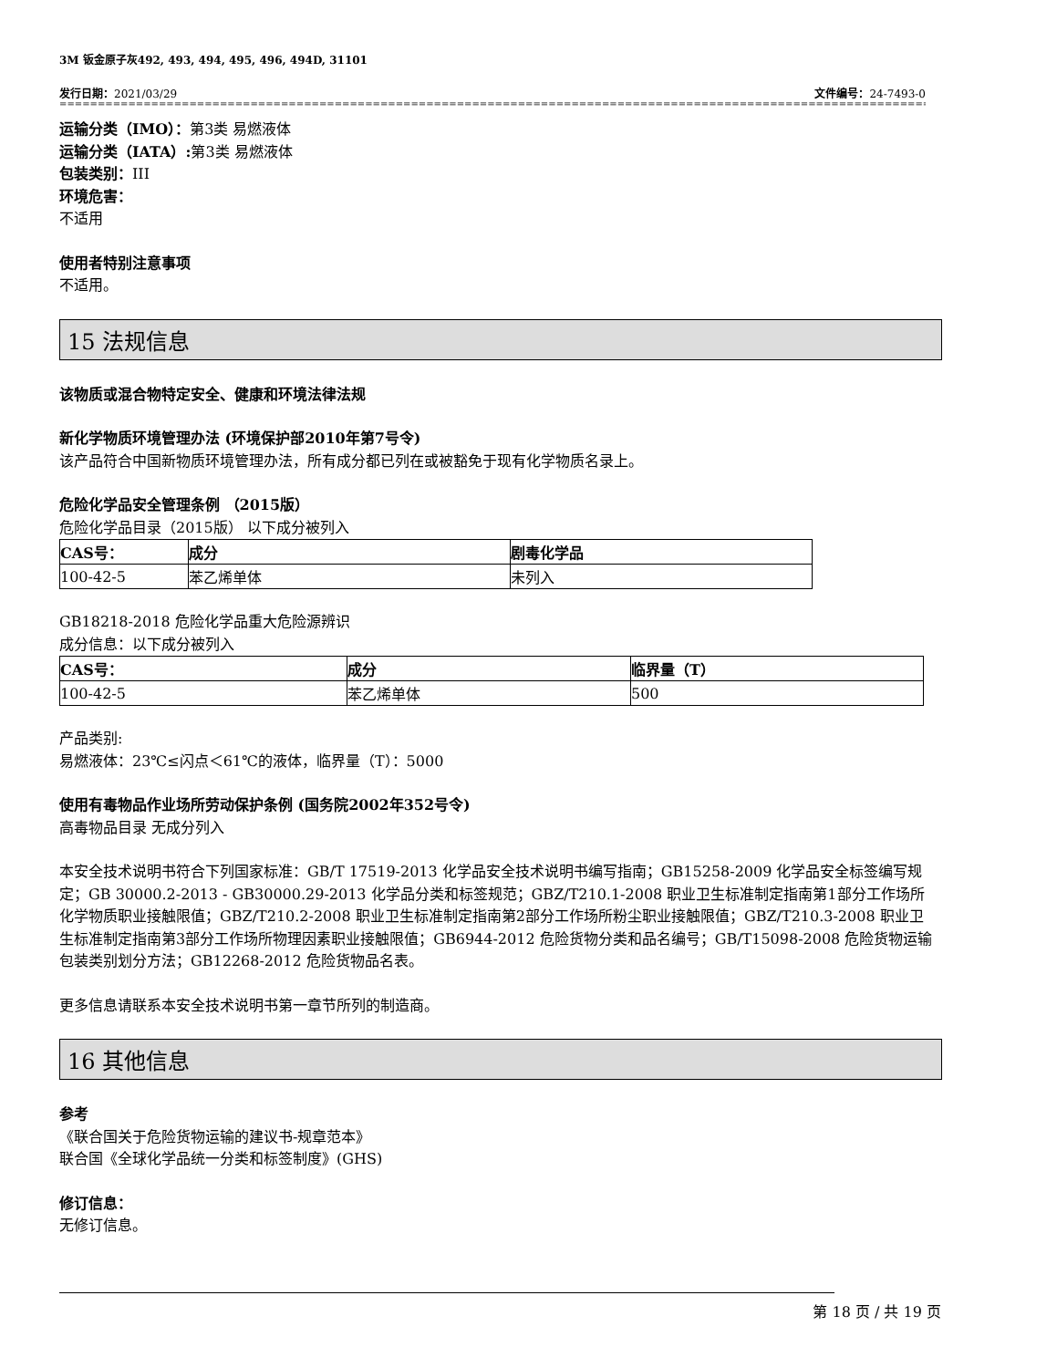3M 钣金原子灰492, 493, 494, 495, 496, 494D, 31101
发行日期：2021/03/29 文件编号：24-7493-0
==================================================================================================================================
运输分类（IMO）：第3类 易燃液体
运输分类（IATA）: 第3类 易燃液体
包装类别：III
环境危害：
不适用
使用者特别注意事项
不适用。
15 法规信息
该物质或混合物特定安全、健康和环境法律法规
新化学物质环境管理办法 (环境保护部2010年第7号令)
该产品符合中国新物质环境管理办法，所有成分都已列在或被豁免于现有化学物质名录上。
危险化学品安全管理条例 （2015版）
危险化学品目录（2015版） 以下成分被列入
| CAS号： | 成分 | 剧毒化学品 |
| --- | --- | --- |
| 100-42-5 | 苯乙烯单体 | 未列入 |
GB18218-2018 危险化学品重大危险源辨识
成分信息：以下成分被列入
| CAS号： | 成分 | 临界量（T） |
| --- | --- | --- |
| 100-42-5 | 苯乙烯单体 | 500 |
产品类别:
易燃液体：23℃≤闪点＜61℃的液体，临界量（T）：5000
使用有毒物品作业场所劳动保护条例 (国务院2002年352号令)
高毒物品目录 无成分列入
本安全技术说明书符合下列国家标准：GB/T 17519-2013 化学品安全技术说明书编写指南；GB15258-2009 化学品安全标签编写规定；GB 30000.2-2013 - GB30000.29-2013 化学品分类和标签规范；GBZ/T210.1-2008 职业卫生标准制定指南第1部分工作场所化学物质职业接触限值；GBZ/T210.2-2008 职业卫生标准制定指南第2部分工作场所粉尘职业接触限值；GBZ/T210.3-2008 职业卫生标准制定指南第3部分工作场所物理因素职业接触限值；GB6944-2012 危险货物分类和品名编号；GB/T15098-2008 危险货物运输包装类别划分方法；GB12268-2012 危险货物品名表。
更多信息请联系本安全技术说明书第一章节所列的制造商。
16 其他信息
参考
《联合国关于危险货物运输的建议书-规章范本》
联合国《全球化学品统一分类和标签制度》(GHS)
修订信息：
无修订信息。
第 18 页 / 共 19 页